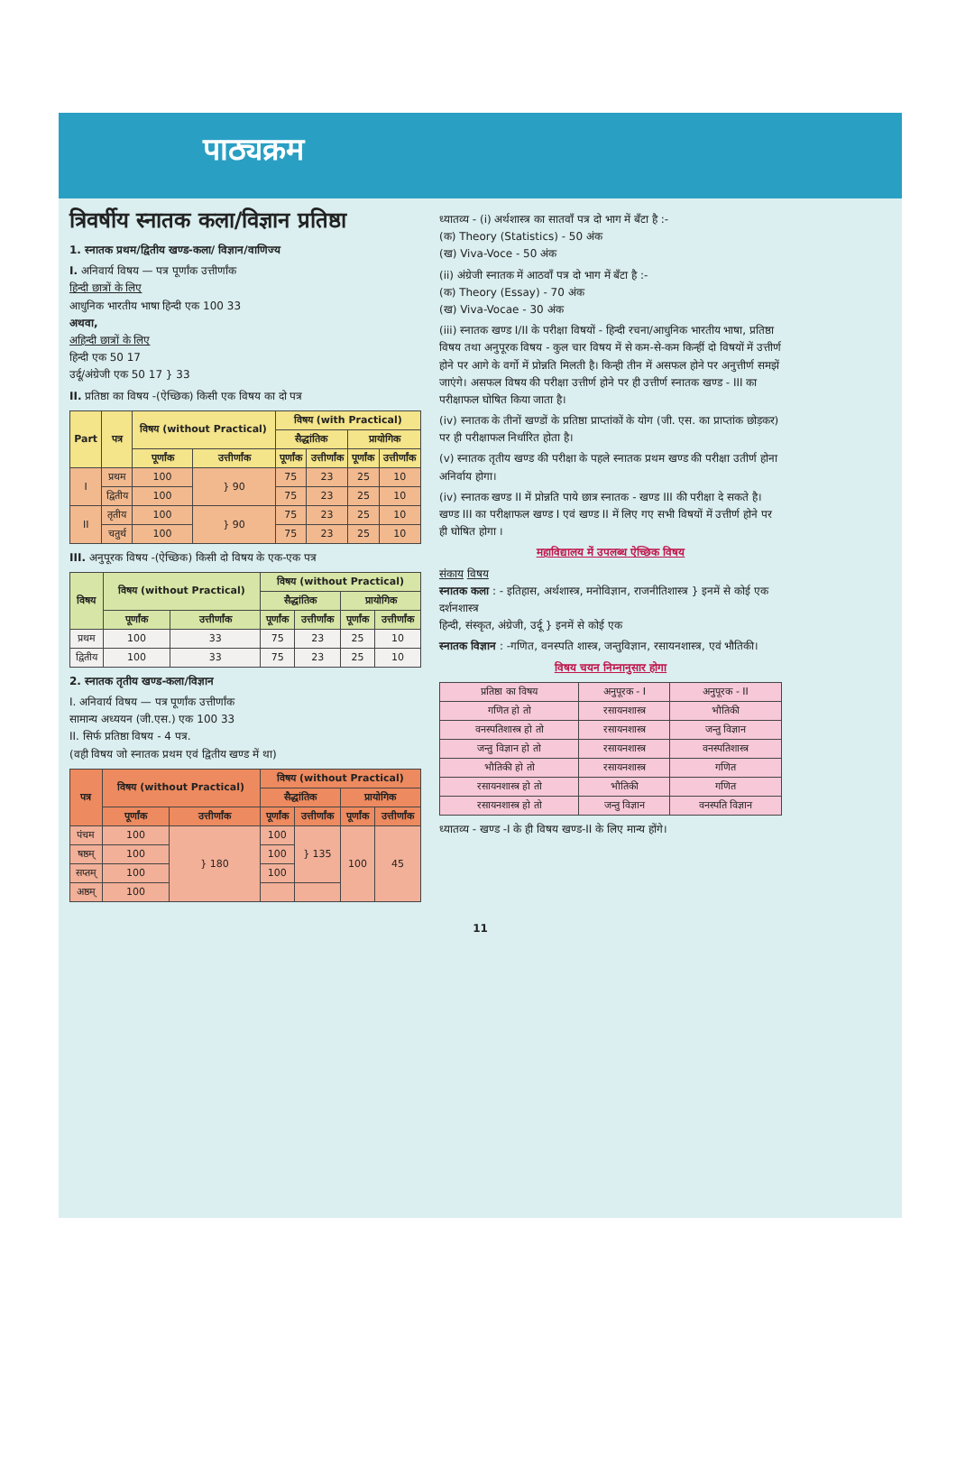पाठ्यक्रम
त्रिवर्षीय स्नातक कला/विज्ञान प्रतिष्ठा
1. स्नातक प्रथम/द्वितीय खण्ड-कला/ विज्ञान/वाणिज्य
I. अनिवार्य विषय — पत्र पूर्णांक उत्तीर्णांक
हिन्दी छात्रों के लिए
आधुनिक भारतीय भाषा हिन्दी एक 100 33
अथवा,
अहिन्दी छात्रों के लिए
हिन्दी एक 50 17
उर्दू/अंग्रेजी एक 50 17 } 33
II. प्रतिष्ठा का विषय -(ऐच्छिक) किसी एक विषय का दो पत्र
| Part | पत्र | विषय (without Practical) | | विषय (with Practical) | | | |
| --- | --- | --- | --- | --- | --- | --- | --- |
| | | | | सैद्धांतिक | | प्रायोगिक | |
| | | पूर्णांक | उत्तीर्णांक | पूर्णांक | उत्तीर्णांक | पूर्णांक | उत्तीर्णांक |
| I | प्रथम | 100 | } 90 | 75 | 23 | 25 | 10 |
| | द्वितीय | 100 | | 75 | 23 | 25 | 10 |
| II | तृतीय | 100 | } 90 | 75 | 23 | 25 | 10 |
| | चतुर्थ | 100 | | 75 | 23 | 25 | 10 |
III. अनुपूरक विषय -(ऐच्छिक) किसी दो विषय के एक-एक पत्र
| विषय | विषय (without Practical) | | विषय (without Practical) | | | |
| --- | --- | --- | --- | --- | --- | --- |
| | | | सैद्धांतिक | | प्रायोगिक | |
| | पूर्णांक | उत्तीर्णांक | पूर्णांक | उत्तीर्णांक | पूर्णांक | उत्तीर्णांक |
| प्रथम | 100 | 33 | 75 | 23 | 25 | 10 |
| द्वितीय | 100 | 33 | 75 | 23 | 25 | 10 |
2. स्नातक तृतीय खण्ड-कला/विज्ञान
I. अनिवार्य विषय — पत्र पूर्णांक उत्तीर्णांक
सामान्य अध्ययन (जी.एस.) एक 100 33
II. सिर्फ प्रतिष्ठा विषय - 4 पत्र.
(वही विषय जो स्नातक प्रथम एवं द्वितीय खण्ड में था)
| पत्र | विषय (without Practical) | | विषय (without Practical) | | | |
| --- | --- | --- | --- | --- | --- | --- |
| | | | सैद्धांतिक | | प्रायोगिक | |
| | पूर्णांक | उत्तीर्णांक | पूर्णांक | उत्तीर्णांक | पूर्णांक | उत्तीर्णांक |
| पंचम | 100 | } 180 | 100 | } 135 | 100 | 45 |
| षष्ठम् | 100 | | 100 | | | |
| सप्तम् | 100 | | 100 | | | |
| अष्ठम् | 100 | | | | | |
ध्यातव्य - (i) अर्थशास्त्र का सातवाँ पत्र दो भाग में बँटा है :-
(क) Theory (Statistics) - 50 अंक
(ख) Viva-Voce - 50 अंक
(ii) अंग्रेजी स्नातक में आठवाँ पत्र दो भाग में बँटा है :-
(क) Theory (Essay) - 70 अंक
(ख) Viva-Vocae - 30 अंक
(iii) स्नातक खण्ड I/II के परीक्षा विषयों - हिन्दी रचना/आधुनिक भारतीय भाषा, प्रतिष्ठा विषय तथा अनुपूरक विषय - कुल चार विषय में से कम-से-कम किन्हीं दो विषयों में उत्तीर्ण होने पर आगे के वर्गो में प्रोन्नति मिलती है। किन्ही तीन में असफल होने पर अनुत्तीर्ण समझें जाएंगे। असफल विषय की परीक्षा उत्तीर्ण होने पर ही उत्तीर्ण स्नातक खण्ड - III का परीक्षाफल घोषित किया जाता है।
(iv) स्नातक के तीनों खण्डों के प्रतिष्ठा प्राप्तांकों के योग (जी. एस. का प्राप्तांक छोड़कर) पर ही परीक्षाफल निर्धारित होता है।
(v) स्नातक तृतीय खण्ड की परीक्षा के पहले स्नातक प्रथम खण्ड की परीक्षा उतीर्ण होना अनिर्वाय होगा।
(iv) स्नातक खण्ड II में प्रोन्नति पाये छात्र स्नातक - खण्ड III की परीक्षा दे सकते है। खण्ड III का परीक्षाफल खण्ड I एवं खण्ड II में लिए गए सभी विषयों में उत्तीर्ण होने पर ही घोषित होगा ।
महाविद्यालय में उपलब्ध ऐच्छिक विषय
संकाय विषय
स्नातक कला : - इतिहास, अर्थशास्त्र, मनोविज्ञान, राजनीतिशास्त्र } इनमें से कोई एक
दर्शनशास्त्र
हिन्दी, संस्कृत, अंग्रेजी, उर्दू } इनमें से कोई एक
स्नातक विज्ञान : -गणित, वनस्पति शास्त्र, जन्तुविज्ञान, रसायनशास्त्र, एवं भौतिकी।
विषय चयन निम्नानुसार होगा
| प्रतिष्ठा का विषय | अनुपूरक - I | अनुपूरक - II |
| गणित हो तो | रसायनशास्त्र | भौतिकी |
| वनस्पतिशास्त्र हो तो | रसायनशास्त्र | जन्तु विज्ञान |
| जन्तु विज्ञान हो तो | रसायनशास्त्र | वनस्पतिशास्त्र |
| भौतिकी हो तो | रसायनशास्त्र | गणित |
| रसायनशास्त्र हो तो | भौतिकी | गणित |
| रसायनशास्त्र हो तो | जन्तु विज्ञान | वनस्पति विज्ञान |
ध्यातव्य - खण्ड -I के ही विषय खण्ड-II के लिए मान्य होंगे।
11